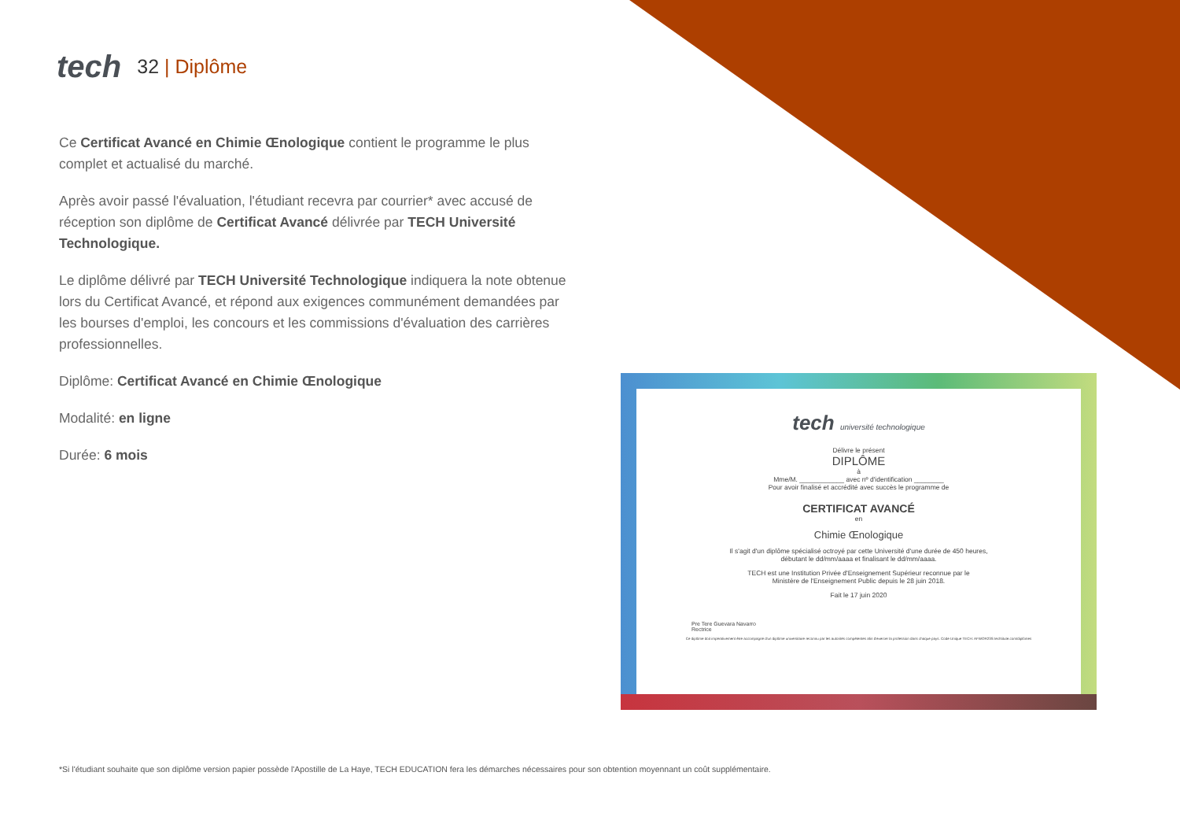tech 32 | Diplôme
Ce Certificat Avancé en Chimie Œnologique contient le programme le plus complet et actualisé du marché.
Après avoir passé l'évaluation, l'étudiant recevra par courrier* avec accusé de réception son diplôme de Certificat Avancé délivrée par TECH Université Technologique.
Le diplôme délivré par TECH Université Technologique indiquera la note obtenue lors du Certificat Avancé, et répond aux exigences communément demandées par les bourses d'emploi, les concours et les commissions d'évaluation des carrières professionnelles.
Diplôme: Certificat Avancé en Chimie Œnologique
Modalité: en ligne
Durée: 6 mois
tech université technologique
Délivre le présent
DIPLÔME
à
Mme/M. ____________ avec nº d'identification ________
Pour avoir finalisé et accrédité avec succès le programme de
CERTIFICAT AVANCÉ
en
Chimie Œnologique
Il s'agit d'un diplôme spécialisé octroyé par cette Université d'une durée de 450 heures,
débutant le dd/mm/aaaa et finalisant le dd/mm/aaaa.
TECH est une Institution Privée d'Enseignement Supérieur reconnue par le
Ministère de l'Enseignement Public depuis le 28 juin 2018.
Fait le 17 juin 2020
Pre Tere Guevara Navarro
Rectrice
Ce diplôme doit impérativement être accompagné d'un diplôme universitaire reconnu par les autorités compétentes afin d'exercer la profession dans chaque pays. Code Unique TECH: AFWOR23S techtitute.com/diplômes
*Si l'étudiant souhaite que son diplôme version papier possède l'Apostille de La Haye, TECH EDUCATION fera les démarches nécessaires pour son obtention moyennant un coût supplémentaire.